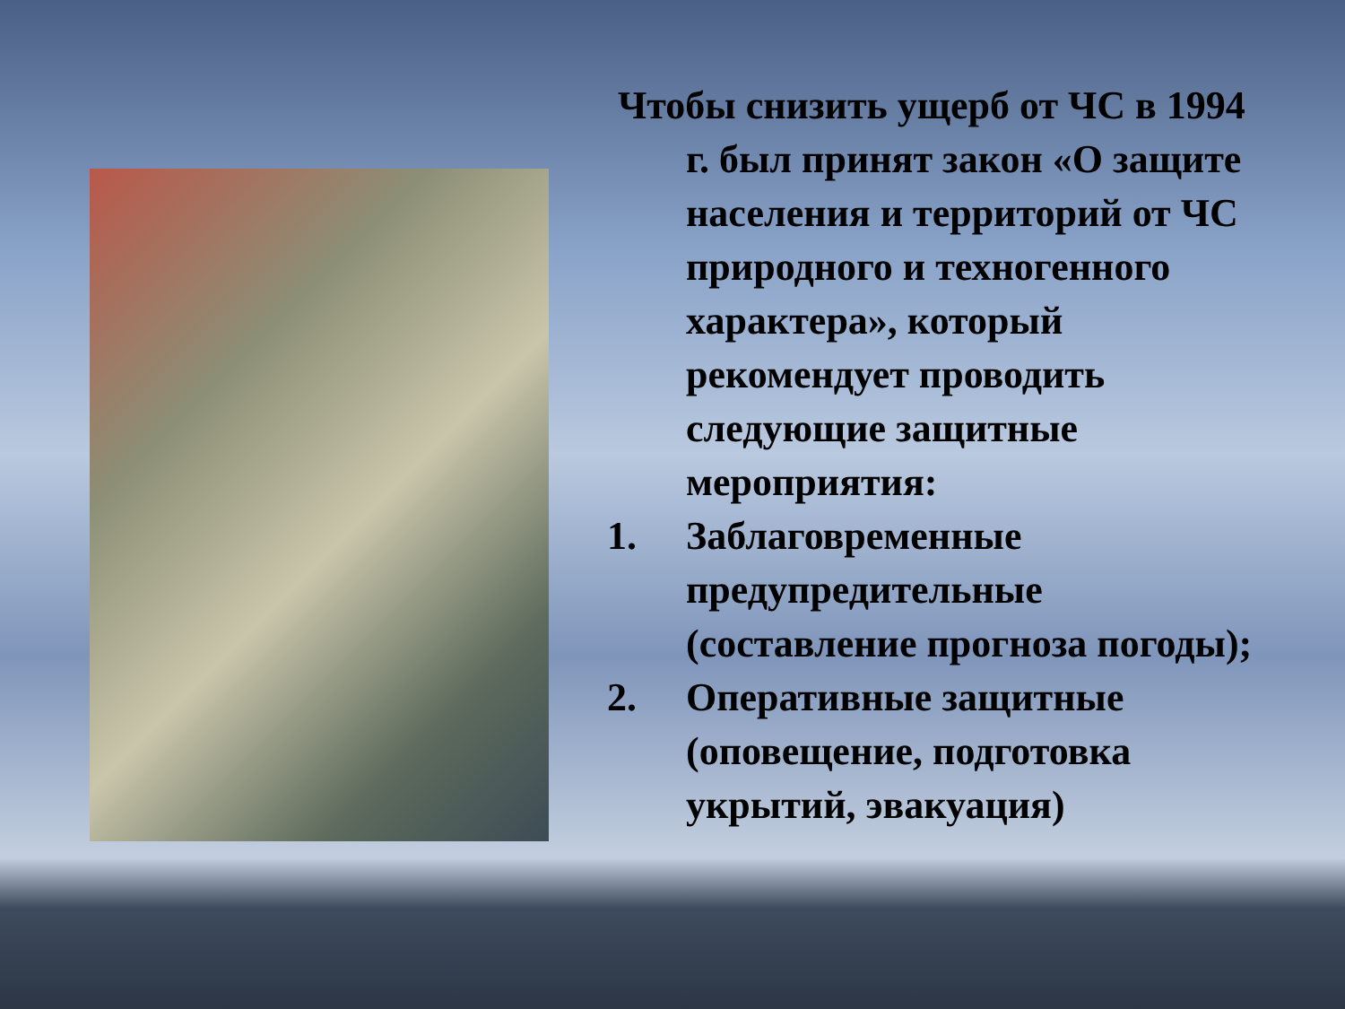Чтобы снизить ущерб от ЧС в 1994 г. был принят закон «О защите населения и территорий от ЧС природного и техногенного характера», который рекомендует проводить следующие защитные мероприятия:
1. Заблаговременные предупредительные (составление прогноза погоды);
2. Оперативные защитные (оповещение, подготовка укрытий, эвакуация)